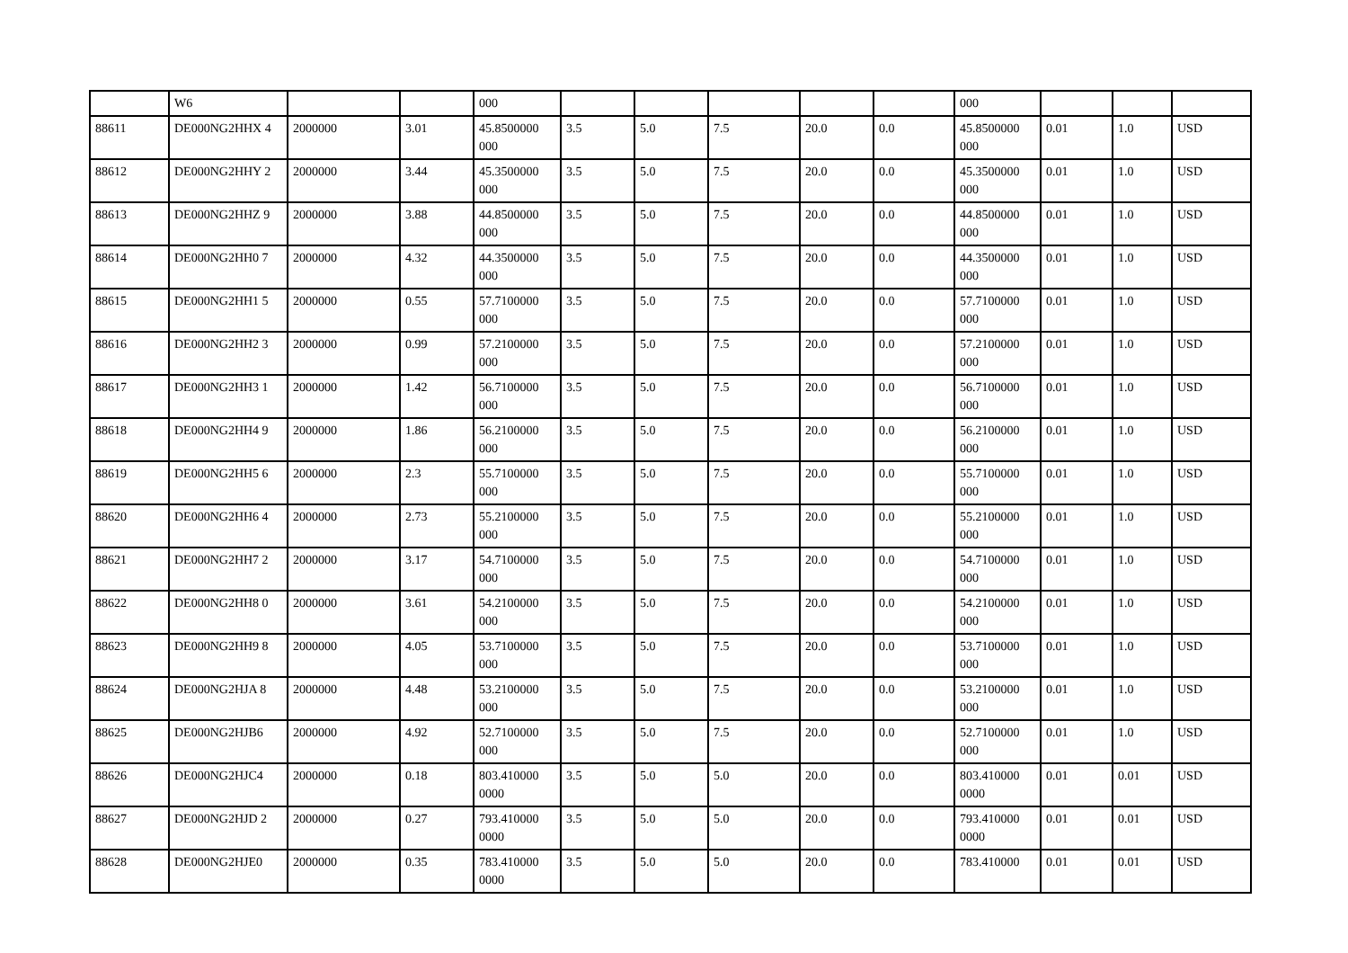| | W6 | | | 000 | | | | | | 000 | | | |
| 88611 | DE000NG2HHX 4 | 2000000 | 3.01 | 45.8500000 000 | 3.5 | 5.0 | 7.5 | 20.0 | 0.0 | 45.8500000 000 | 0.01 | 1.0 | USD |
| 88612 | DE000NG2HHY 2 | 2000000 | 3.44 | 45.3500000 000 | 3.5 | 5.0 | 7.5 | 20.0 | 0.0 | 45.3500000 000 | 0.01 | 1.0 | USD |
| 88613 | DE000NG2HHZ 9 | 2000000 | 3.88 | 44.8500000 000 | 3.5 | 5.0 | 7.5 | 20.0 | 0.0 | 44.8500000 000 | 0.01 | 1.0 | USD |
| 88614 | DE000NG2HH0 7 | 2000000 | 4.32 | 44.3500000 000 | 3.5 | 5.0 | 7.5 | 20.0 | 0.0 | 44.3500000 000 | 0.01 | 1.0 | USD |
| 88615 | DE000NG2HH1 5 | 2000000 | 0.55 | 57.7100000 000 | 3.5 | 5.0 | 7.5 | 20.0 | 0.0 | 57.7100000 000 | 0.01 | 1.0 | USD |
| 88616 | DE000NG2HH2 3 | 2000000 | 0.99 | 57.2100000 000 | 3.5 | 5.0 | 7.5 | 20.0 | 0.0 | 57.2100000 000 | 0.01 | 1.0 | USD |
| 88617 | DE000NG2HH3 1 | 2000000 | 1.42 | 56.7100000 000 | 3.5 | 5.0 | 7.5 | 20.0 | 0.0 | 56.7100000 000 | 0.01 | 1.0 | USD |
| 88618 | DE000NG2HH4 9 | 2000000 | 1.86 | 56.2100000 000 | 3.5 | 5.0 | 7.5 | 20.0 | 0.0 | 56.2100000 000 | 0.01 | 1.0 | USD |
| 88619 | DE000NG2HH5 6 | 2000000 | 2.3 | 55.7100000 000 | 3.5 | 5.0 | 7.5 | 20.0 | 0.0 | 55.7100000 000 | 0.01 | 1.0 | USD |
| 88620 | DE000NG2HH6 4 | 2000000 | 2.73 | 55.2100000 000 | 3.5 | 5.0 | 7.5 | 20.0 | 0.0 | 55.2100000 000 | 0.01 | 1.0 | USD |
| 88621 | DE000NG2HH7 2 | 2000000 | 3.17 | 54.7100000 000 | 3.5 | 5.0 | 7.5 | 20.0 | 0.0 | 54.7100000 000 | 0.01 | 1.0 | USD |
| 88622 | DE000NG2HH8 0 | 2000000 | 3.61 | 54.2100000 000 | 3.5 | 5.0 | 7.5 | 20.0 | 0.0 | 54.2100000 000 | 0.01 | 1.0 | USD |
| 88623 | DE000NG2HH9 8 | 2000000 | 4.05 | 53.7100000 000 | 3.5 | 5.0 | 7.5 | 20.0 | 0.0 | 53.7100000 000 | 0.01 | 1.0 | USD |
| 88624 | DE000NG2HJA 8 | 2000000 | 4.48 | 53.2100000 000 | 3.5 | 5.0 | 7.5 | 20.0 | 0.0 | 53.2100000 000 | 0.01 | 1.0 | USD |
| 88625 | DE000NG2HJB6 | 2000000 | 4.92 | 52.7100000 000 | 3.5 | 5.0 | 7.5 | 20.0 | 0.0 | 52.7100000 000 | 0.01 | 1.0 | USD |
| 88626 | DE000NG2HJC4 | 2000000 | 0.18 | 803.410000 0000 | 3.5 | 5.0 | 5.0 | 20.0 | 0.0 | 803.410000 0000 | 0.01 | 0.01 | USD |
| 88627 | DE000NG2HJD 2 | 2000000 | 0.27 | 793.410000 0000 | 3.5 | 5.0 | 5.0 | 20.0 | 0.0 | 793.410000 0000 | 0.01 | 0.01 | USD |
| 88628 | DE000NG2HJE0 | 2000000 | 0.35 | 783.410000 0000 | 3.5 | 5.0 | 5.0 | 20.0 | 0.0 | 783.410000 | 0.01 | 0.01 | USD |